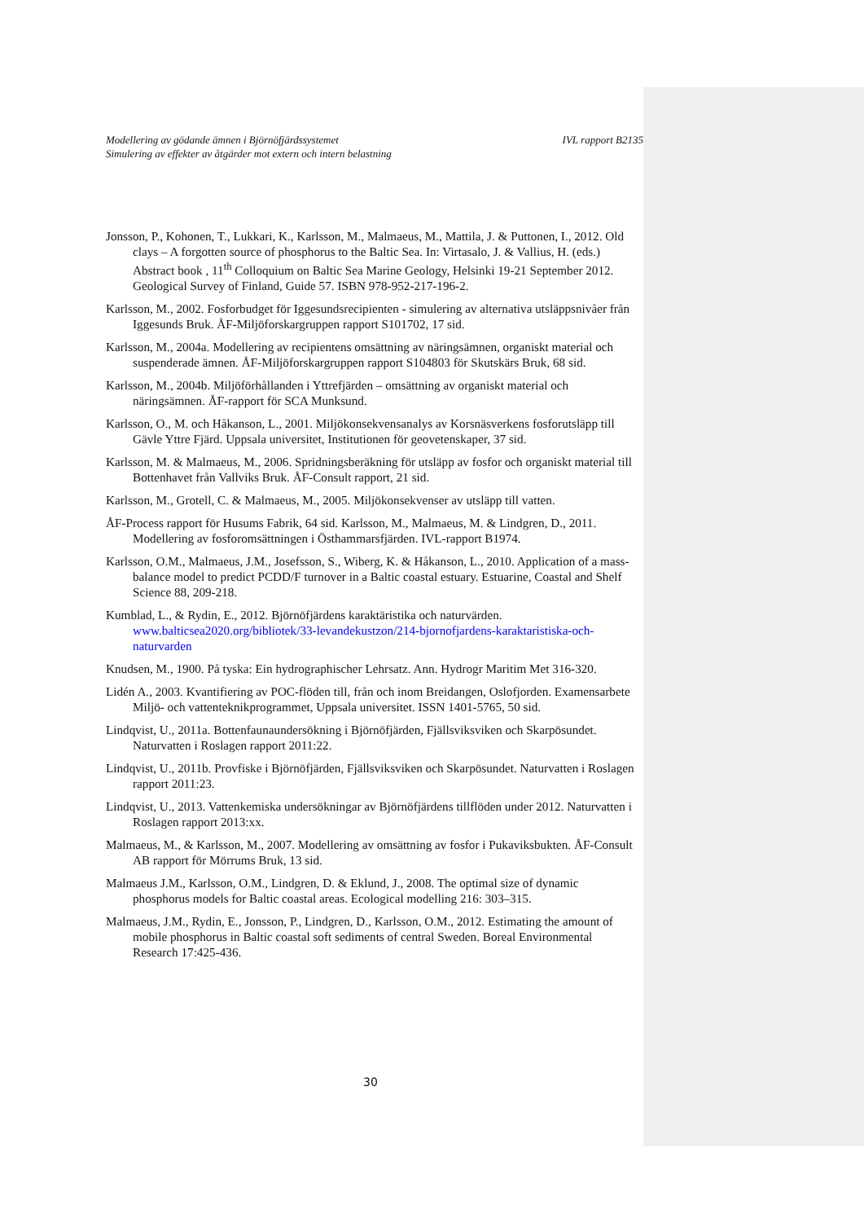IVL rapport B2135 Modellering av gödande ämnen i Björnöfjärdssystemet
Simulering av effekter av åtgärder mot extern och intern belastning
Jonsson, P., Kohonen, T., Lukkari, K., Karlsson, M., Malmaeus, M., Mattila, J. & Puttonen, I., 2012. Old clays – A forgotten source of phosphorus to the Baltic Sea. In: Virtasalo, J. & Vallius, H. (eds.) Abstract book , 11<sup>th</sup> Colloquium on Baltic Sea Marine Geology, Helsinki 19-21 September 2012. Geological Survey of Finland, Guide 57. ISBN 978-952-217-196-2.
Karlsson, M., 2002. Fosforbudget för Iggesundsrecipienten - simulering av alternativa utsläppsnivåer från Iggesunds Bruk. ÅF-Miljöforskargruppen rapport S101702, 17 sid.
Karlsson, M., 2004a. Modellering av recipientens omsättning av näringsämnen, organiskt material och suspenderade ämnen. ÅF-Miljöforskargruppen rapport S104803 för Skutskärs Bruk, 68 sid.
Karlsson, M., 2004b. Miljöförhållanden i Yttrefjärden – omsättning av organiskt material och näringsämnen. ÅF-rapport för SCA Munksund.
Karlsson, O., M. och Håkanson, L., 2001. Miljökonsekvensanalys av Korsnäsverkens fosforutsläpp till Gävle Yttre Fjärd. Uppsala universitet, Institutionen för geovetenskaper, 37 sid.
Karlsson, M. & Malmaeus, M., 2006. Spridningsberäkning för utsläpp av fosfor och organiskt material till Bottenhavet från Vallviks Bruk. ÅF-Consult rapport, 21 sid.
Karlsson, M., Grotell, C. & Malmaeus, M., 2005. Miljökonsekvenser av utsläpp till vatten.
ÅF-Process rapport för Husums Fabrik, 64 sid. Karlsson, M., Malmaeus, M. & Lindgren, D., 2011. Modellering av fosforomsättningen i Östhammarsfjärden. IVL-rapport B1974.
Karlsson, O.M., Malmaeus, J.M., Josefsson, S., Wiberg, K. & Håkanson, L., 2010. Application of a mass-balance model to predict PCDD/F turnover in a Baltic coastal estuary. Estuarine, Coastal and Shelf Science 88, 209-218.
Kumblad, L., & Rydin, E., 2012. Björnöfjärdens karaktäristika och naturvärden. www.balticsea2020.org/bibliotek/33-levandekustzon/214-bjornofjardens-karaktaristiska-och-naturvarden
Knudsen, M., 1900. På tyska: Ein hydrographischer Lehrsatz. Ann. Hydrogr Maritim Met 316-320.
Lidén A., 2003. Kvantifiering av POC-flöden till, från och inom Breidangen, Oslofjorden. Examensarbete Miljö- och vattenteknikprogrammet, Uppsala universitet. ISSN 1401-5765, 50 sid.
Lindqvist, U., 2011a. Bottenfaunaundersökning i Björnöfjärden, Fjällsviksviken och Skarpösundet. Naturvatten i Roslagen rapport 2011:22.
Lindqvist, U., 2011b. Provfiske i Björnöfjärden, Fjällsviksviken och Skarpösundet. Naturvatten i Roslagen rapport 2011:23.
Lindqvist, U., 2013. Vattenkemiska undersökningar av Björnöfjärdens tillflöden under 2012. Naturvatten i Roslagen rapport 2013:xx.
Malmaeus, M., & Karlsson, M., 2007. Modellering av omsättning av fosfor i Pukaviksbukten. ÅF-Consult AB rapport för Mörrums Bruk, 13 sid.
Malmaeus J.M., Karlsson, O.M., Lindgren, D. & Eklund, J., 2008. The optimal size of dynamic phosphorus models for Baltic coastal areas. Ecological modelling 216: 303–315.
Malmaeus, J.M., Rydin, E., Jonsson, P., Lindgren, D., Karlsson, O.M., 2012. Estimating the amount of mobile phosphorus in Baltic coastal soft sediments of central Sweden. Boreal Environmental Research 17:425-436.
30